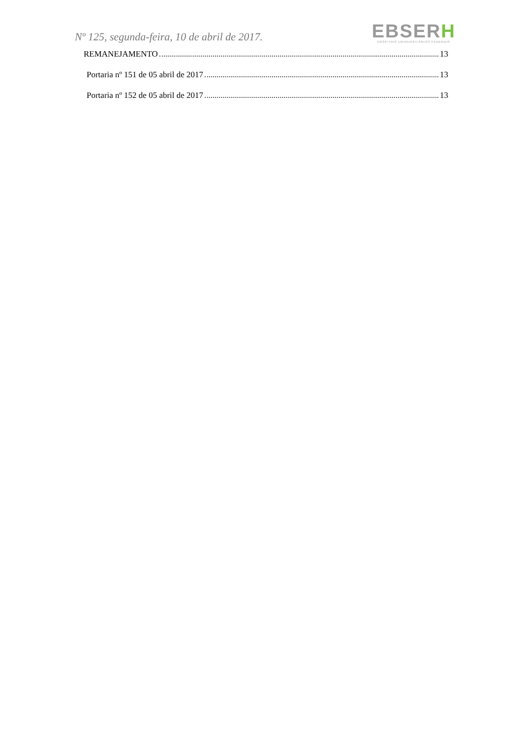Nº 125, segunda-feira, 10 de abril de 2017.
EBSERH
HOSPITAIS UNIVERSITÁRIOS FEDERAIS
REMANEJAMENTO 13
Portaria nº 151 de 05 abril de 2017 13
Portaria nº 152 de 05 abril de 2017 13